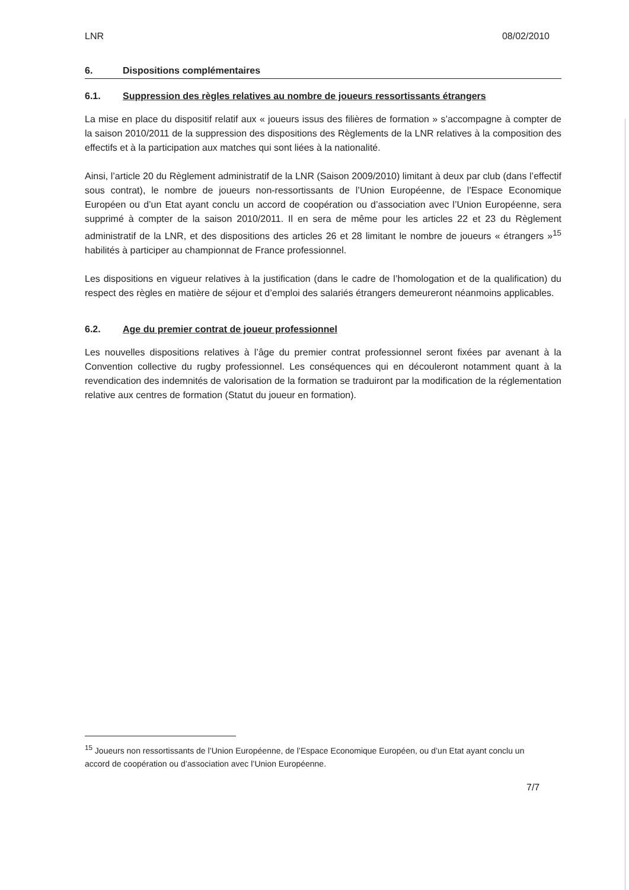LNR 08/02/2010
6. Dispositions complémentaires
6.1. Suppression des règles relatives au nombre de joueurs ressortissants étrangers
La mise en place du dispositif relatif aux « joueurs issus des filières de formation » s’accompagne à compter de la saison 2010/2011 de la suppression des dispositions des Règlements de la LNR relatives à la composition des effectifs et à la participation aux matches qui sont liées à la nationalité.
Ainsi, l’article 20 du Règlement administratif de la LNR (Saison 2009/2010) limitant à deux par club (dans l’effectif sous contrat), le nombre de joueurs non-ressortissants de l’Union Européenne, de l’Espace Economique Européen ou d’un Etat ayant conclu un accord de coopération ou d’association avec l’Union Européenne, sera supprimé à compter de la saison 2010/2011. Il en sera de même pour les articles 22 et 23 du Règlement administratif de la LNR, et des dispositions des articles 26 et 28 limitant le nombre de joueurs « étrangers »<sup>15</sup> habilités à participer au championnat de France professionnel.
Les dispositions en vigueur relatives à la justification (dans le cadre de l’homologation et de la qualification) du respect des règles en matière de séjour et d’emploi des salariés étrangers demeureront néanmoins applicables.
6.2. Age du premier contrat de joueur professionnel
Les nouvelles dispositions relatives à l’âge du premier contrat professionnel seront fixées par avenant à la Convention collective du rugby professionnel. Les conséquences qui en découleront notamment quant à la revendication des indemnités de valorisation de la formation se traduiront par la modification de la réglementation relative aux centres de formation (Statut du joueur en formation).
<sup>15</sup> Joueurs non ressortissants de l’Union Européenne, de l’Espace Economique Européen, ou d’un Etat ayant conclu un accord de coopération ou d’association avec l’Union Européenne.
7/7